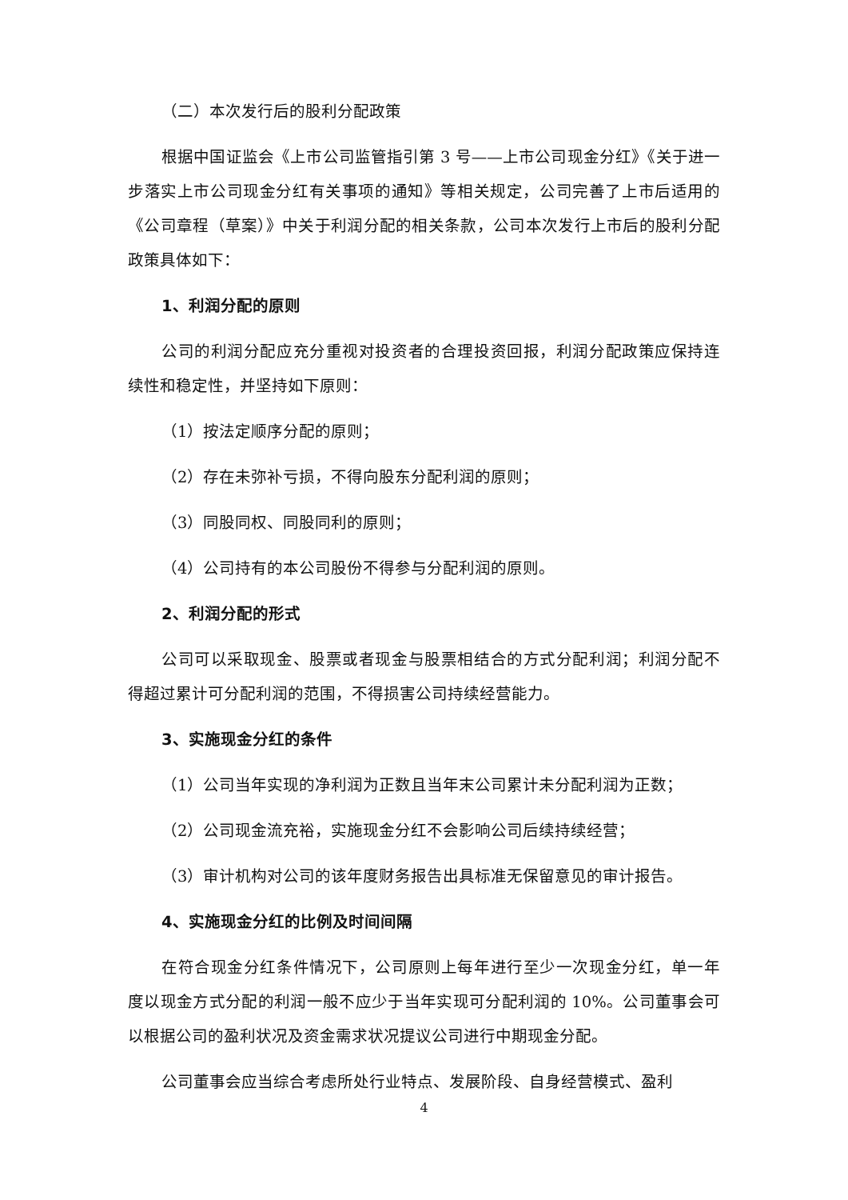（二）本次发行后的股利分配政策
根据中国证监会《上市公司监管指引第 3 号——上市公司现金分红》《关于进一步落实上市公司现金分红有关事项的通知》等相关规定，公司完善了上市后适用的《公司章程（草案）》中关于利润分配的相关条款，公司本次发行上市后的股利分配政策具体如下：
1、利润分配的原则
公司的利润分配应充分重视对投资者的合理投资回报，利润分配政策应保持连续性和稳定性，并坚持如下原则：
（1）按法定顺序分配的原则；
（2）存在未弥补亏损，不得向股东分配利润的原则；
（3）同股同权、同股同利的原则；
（4）公司持有的本公司股份不得参与分配利润的原则。
2、利润分配的形式
公司可以采取现金、股票或者现金与股票相结合的方式分配利润；利润分配不得超过累计可分配利润的范围，不得损害公司持续经营能力。
3、实施现金分红的条件
（1）公司当年实现的净利润为正数且当年末公司累计未分配利润为正数；
（2）公司现金流充裕，实施现金分红不会影响公司后续持续经营；
（3）审计机构对公司的该年度财务报告出具标准无保留意见的审计报告。
4、实施现金分红的比例及时间间隔
在符合现金分红条件情况下，公司原则上每年进行至少一次现金分红，单一年度以现金方式分配的利润一般不应少于当年实现可分配利润的 10%。公司董事会可以根据公司的盈利状况及资金需求状况提议公司进行中期现金分配。
公司董事会应当综合考虑所处行业特点、发展阶段、自身经营模式、盈利
4